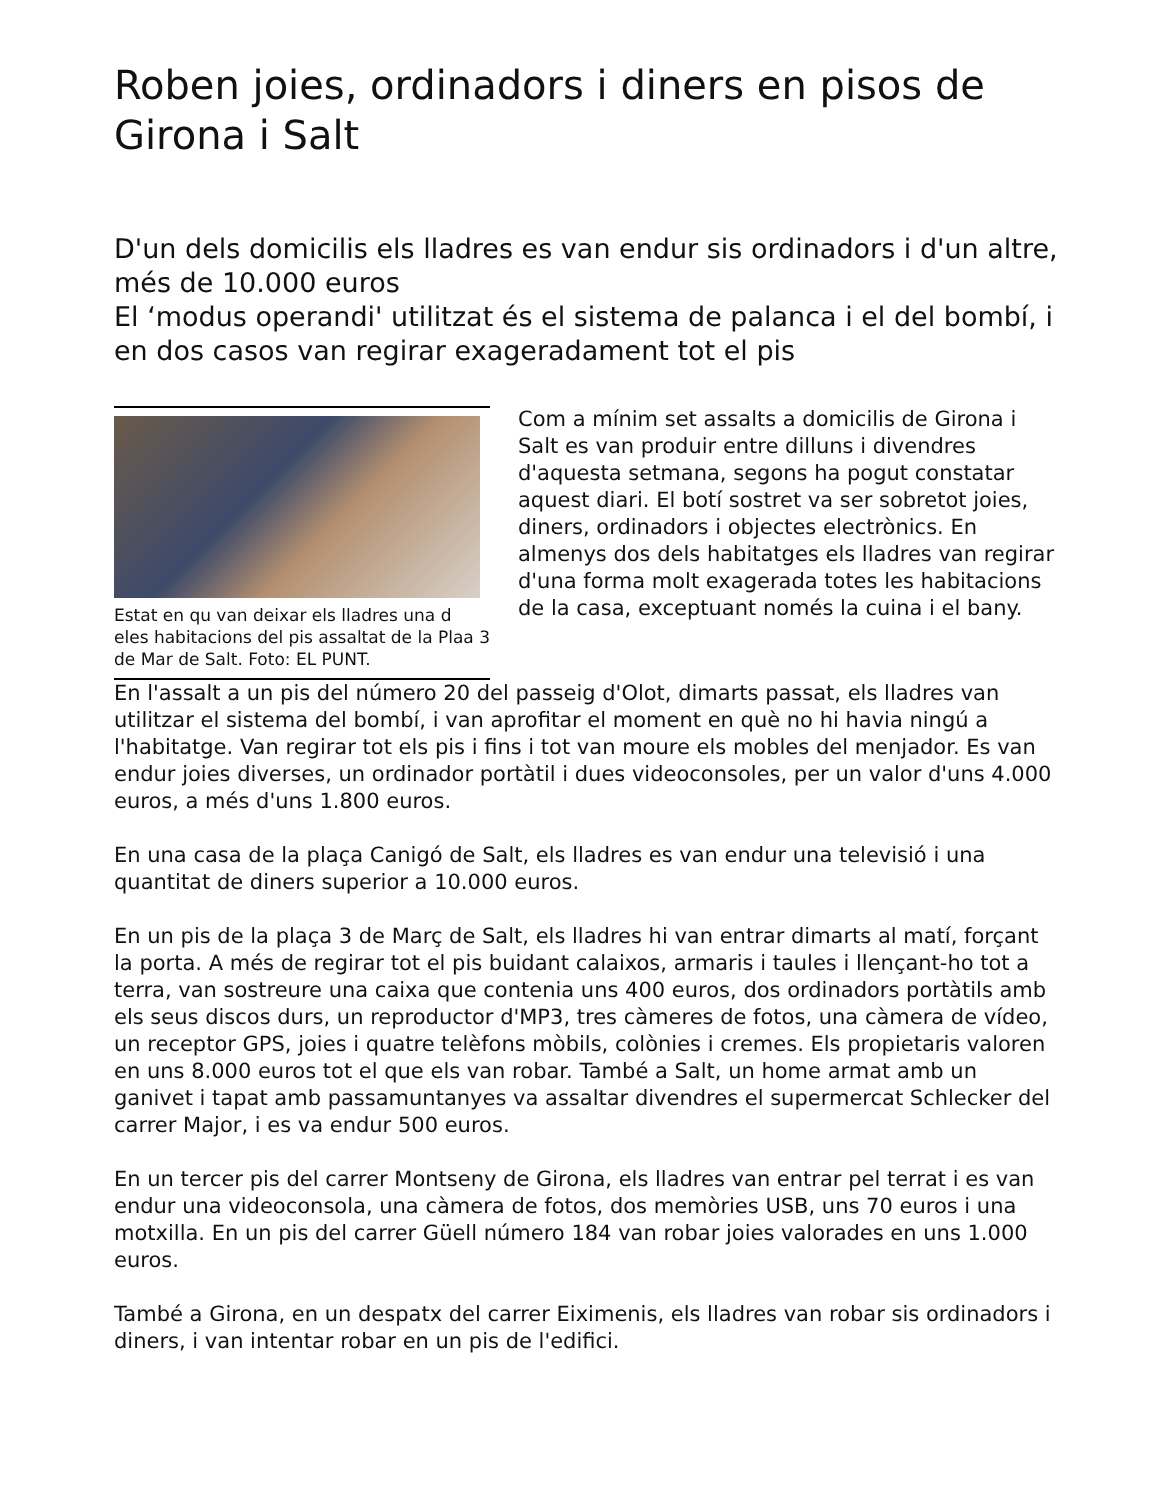Roben joies, ordinadors i diners en pisos de Girona i Salt
D'un dels domicilis els lladres es van endur sis ordinadors i d'un altre, més de 10.000 euros
El ‘modus operandi' utilitzat és el sistema de palanca i el del bombí, i en dos casos van regirar exageradament tot el pis
Estat en qu van deixar els lladres una d eles habitacions del pis assaltat de la Plaa 3 de Mar de Salt. Foto: EL PUNT.
Com a mínim set assalts a domicilis de Girona i Salt es van produir entre dilluns i divendres d'aquesta setmana, segons ha pogut constatar aquest diari. El botí sostret va ser sobretot joies, diners, ordinadors i objectes electrònics. En almenys dos dels habitatges els lladres van regirar d'una forma molt exagerada totes les habitacions de la casa, exceptuant només la cuina i el bany.
En l'assalt a un pis del número 20 del passeig d'Olot, dimarts passat, els lladres van utilitzar el sistema del bombí, i van aprofitar el moment en què no hi havia ningú a l'habitatge. Van regirar tot els pis i fins i tot van moure els mobles del menjador. Es van endur joies diverses, un ordinador portàtil i dues videoconsoles, per un valor d'uns 4.000 euros, a més d'uns 1.800 euros.
En una casa de la plaça Canigó de Salt, els lladres es van endur una televisió i una quantitat de diners superior a 10.000 euros.
En un pis de la plaça 3 de Març de Salt, els lladres hi van entrar dimarts al matí, forçant la porta. A més de regirar tot el pis buidant calaixos, armaris i taules i llençant-ho tot a terra, van sostreure una caixa que contenia uns 400 euros, dos ordinadors portàtils amb els seus discos durs, un reproductor d'MP3, tres càmeres de fotos, una càmera de vídeo, un receptor GPS, joies i quatre telèfons mòbils, colònies i cremes. Els propietaris valoren en uns 8.000 euros tot el que els van robar. També a Salt, un home armat amb un ganivet i tapat amb passamuntanyes va assaltar divendres el supermercat Schlecker del carrer Major, i es va endur 500 euros.
En un tercer pis del carrer Montseny de Girona, els lladres van entrar pel terrat i es van endur una videoconsola, una càmera de fotos, dos memòries USB, uns 70 euros i una motxilla. En un pis del carrer Güell número 184 van robar joies valorades en uns 1.000 euros.
També a Girona, en un despatx del carrer Eiximenis, els lladres van robar sis ordinadors i diners, i van intentar robar en un pis de l'edifici.